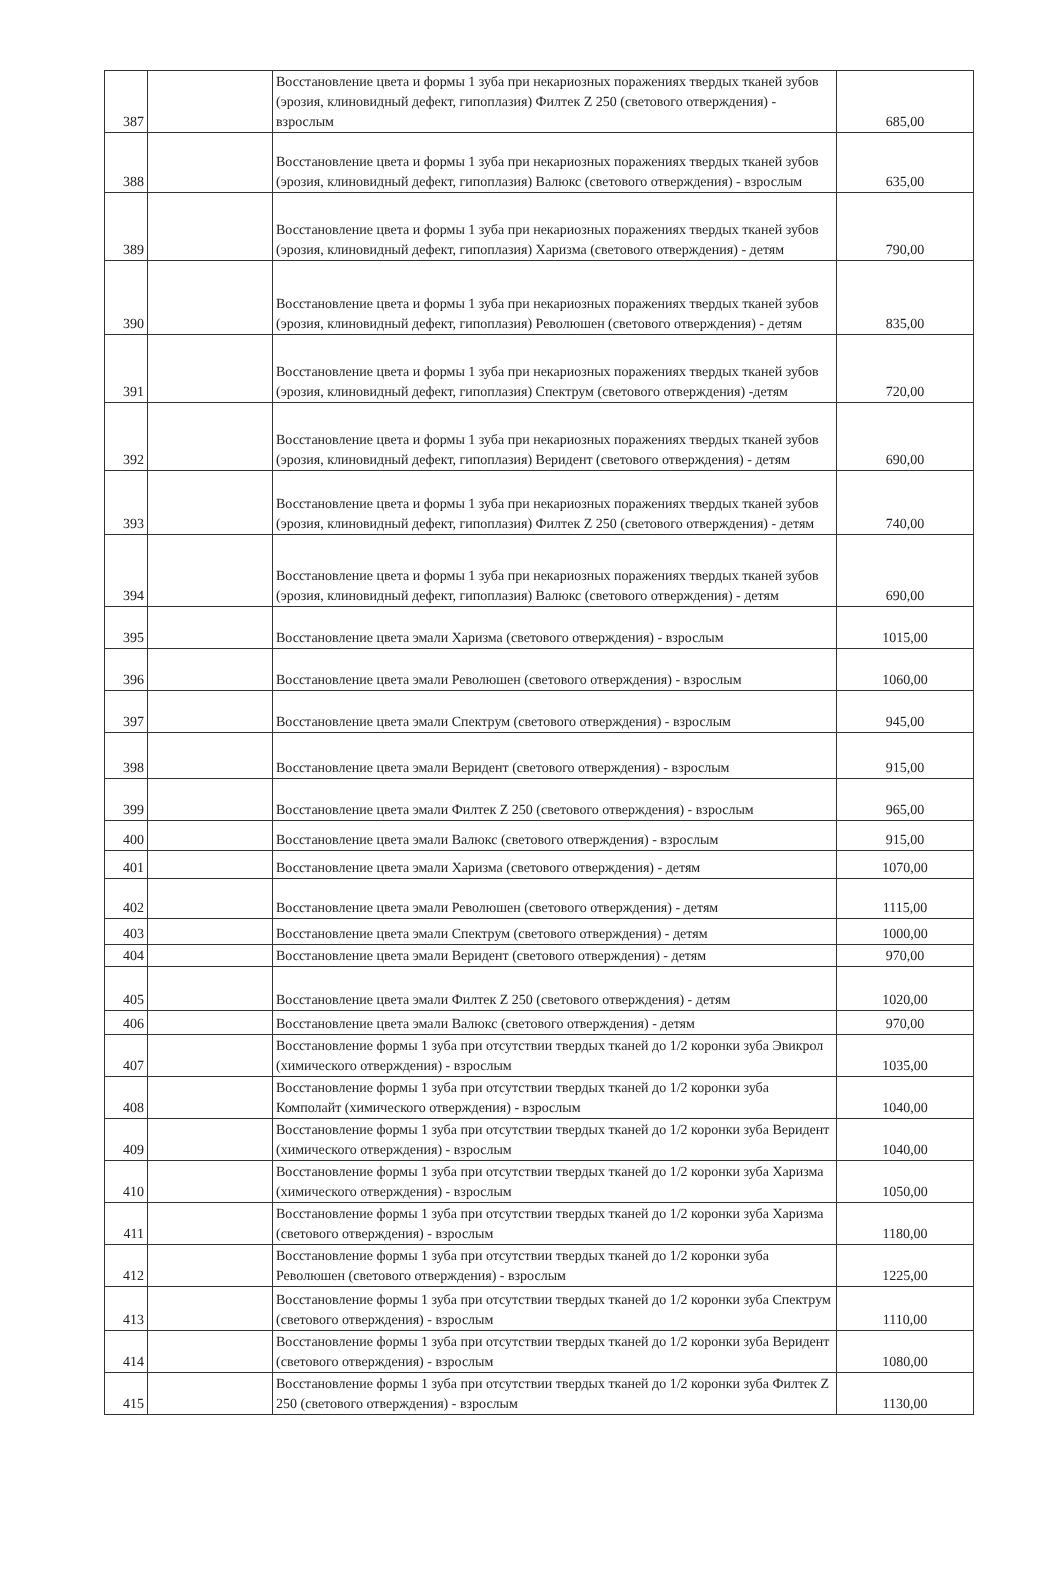| 387 | | Восстановление цвета и формы 1 зуба при некариозных поражениях твердых тканей зубов (эрозия, клиновидный дефект, гипоплазия) Филтек Z 250 (светового отверждения) - взрослым | 685,00 |
| 388 | | Восстановление цвета и формы 1 зуба при некариозных поражениях твердых тканей зубов (эрозия, клиновидный дефект, гипоплазия) Валюкс (светового отверждения) - взрослым | 635,00 |
| 389 | | Восстановление цвета и формы 1 зуба при некариозных поражениях твердых тканей зубов (эрозия, клиновидный дефект, гипоплазия) Харизма (светового отверждения) - детям | 790,00 |
| 390 | | Восстановление цвета и формы 1 зуба при некариозных поражениях твердых тканей зубов (эрозия, клиновидный дефект, гипоплазия) Революшен (светового отверждения) - детям | 835,00 |
| 391 | | Восстановление цвета и формы 1 зуба при некариозных поражениях твердых тканей зубов (эрозия, клиновидный дефект, гипоплазия) Спектрум (светового отверждения) -детям | 720,00 |
| 392 | | Восстановление цвета и формы 1 зуба при некариозных поражениях твердых тканей зубов (эрозия, клиновидный дефект, гипоплазия) Веридент (светового отверждения) - детям | 690,00 |
| 393 | | Восстановление цвета и формы 1 зуба при некариозных поражениях твердых тканей зубов (эрозия, клиновидный дефект, гипоплазия) Филтек Z 250 (светового отверждения) - детям | 740,00 |
| 394 | | Восстановление цвета и формы 1 зуба при некариозных поражениях твердых тканей зубов (эрозия, клиновидный дефект, гипоплазия) Валюкс (светового отверждения) - детям | 690,00 |
| 395 | | Восстановление цвета эмали Харизма (светового отверждения) - взрослым | 1015,00 |
| 396 | | Восстановление цвета эмали Революшен (светового отверждения) - взрослым | 1060,00 |
| 397 | | Восстановление цвета эмали Спектрум (светового отверждения) - взрослым | 945,00 |
| 398 | | Восстановление цвета эмали Веридент (светового отверждения) - взрослым | 915,00 |
| 399 | | Восстановление цвета эмали Филтек Z 250 (светового отверждения) - взрослым | 965,00 |
| 400 | | Восстановление цвета эмали Валюкс (светового отверждения) - взрослым | 915,00 |
| 401 | | Восстановление цвета эмали Харизма (светового отверждения) - детям | 1070,00 |
| 402 | | Восстановление цвета эмали Революшен (светового отверждения) - детям | 1115,00 |
| 403 | | Восстановление цвета эмали Спектрум (светового отверждения) - детям | 1000,00 |
| 404 | | Восстановление цвета эмали Веридент (светового отверждения) - детям | 970,00 |
| 405 | | Восстановление цвета эмали Филтек Z 250 (светового отверждения) - детям | 1020,00 |
| 406 | | Восстановление цвета эмали Валюкс (светового отверждения) - детям | 970,00 |
| 407 | | Восстановление формы 1 зуба при отсутствии твердых тканей до 1/2 коронки зуба Эвикрол (химического отверждения) - взрослым | 1035,00 |
| 408 | | Восстановление формы 1 зуба при отсутствии твердых тканей до 1/2 коронки зуба Комполайт (химического отверждения) - взрослым | 1040,00 |
| 409 | | Восстановление формы 1 зуба при отсутствии твердых тканей до 1/2 коронки зуба Веридент (химического отверждения) - взрослым | 1040,00 |
| 410 | | Восстановление формы 1 зуба при отсутствии твердых тканей до 1/2 коронки зуба Харизма (химического отверждения) - взрослым | 1050,00 |
| 411 | | Восстановление формы 1 зуба при отсутствии твердых тканей до 1/2 коронки зуба Харизма (светового отверждения) - взрослым | 1180,00 |
| 412 | | Восстановление формы 1 зуба при отсутствии твердых тканей до 1/2 коронки зуба Революшен (светового отверждения) - взрослым | 1225,00 |
| 413 | | Восстановление формы 1 зуба при отсутствии твердых тканей до 1/2 коронки зуба Спектрум (светового отверждения) - взрослым | 1110,00 |
| 414 | | Восстановление формы 1 зуба при отсутствии твердых тканей до 1/2 коронки зуба Веридент (светового отверждения) - взрослым | 1080,00 |
| 415 | | Восстановление формы 1 зуба при отсутствии твердых тканей до 1/2 коронки зуба Филтек Z 250 (светового отверждения) - взрослым | 1130,00 |